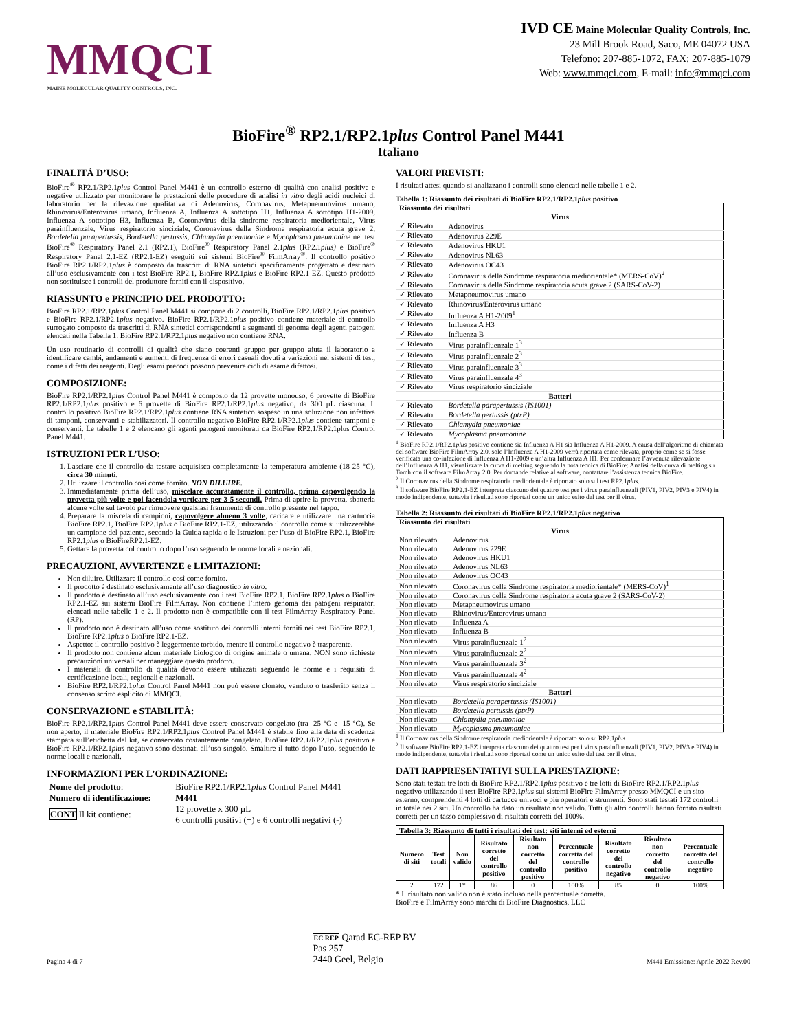MMQCI
MAINE MOLECULAR QUALITY CONTROLS, INC.
IVD CE Maine Molecular Quality Controls, Inc.
23 Mill Brook Road, Saco, ME 04072 USA
Telefono: 207-885-1072, FAX: 207-885-1079
Web: www.mmqci.com, E-mail: info@mmqci.com
BioFire<sup>®</sup> RP2.1/RP2.1plus Control Panel M441
Italiano
FINALITÀ D’USO:
BioFire<sup>®</sup> RP2.1/RP2.1plus Control Panel M441 è un controllo esterno di qualità con analisi positive e negative utilizzato per monitorare le prestazioni delle procedure di analisi in vitro degli acidi nucleici di laboratorio per la rilevazione qualitativa di Adenovirus, Coronavirus, Metapneumovirus umano, Rhinovirus/Enterovirus umano, Influenza A, Influenza A sottotipo H1, Influenza A sottotipo H1-2009, Influenza A sottotipo H3, Influenza B, Coronavirus della sindrome respiratoria mediorientale, Virus parainfluenzale, Virus respiratorio sinciziale, Coronavirus della Sindrome respiratoria acuta grave 2, Bordetella parapertussis, Bordetella pertussis, Chlamydia pneumoniae e Mycoplasma pneumoniae nei test BioFire<sup>®</sup> Respiratory Panel 2.1 (RP2.1), BioFire<sup>®</sup> Respiratory Panel 2.1plus (RP2.1plus) e BioFire<sup>®</sup> Respiratory Panel 2.1-EZ (RP2.1-EZ) eseguiti sui sistemi BioFire<sup>®</sup> FilmArray<sup>®</sup>. Il controllo positivo BioFire RP2.1/RP2.1plus è composto da trascritti di RNA sintetici specificamente progettato e destinato all’uso esclusivamente con i test BioFire RP2.1, BioFire RP2.1plus e BioFire RP2.1-EZ. Questo prodotto non sostituisce i controlli del produttore forniti con il dispositivo.
RIASSUNTO e PRINCIPIO DEL PRODOTTO:
BioFire RP2.1/RP2.1plus Control Panel M441 si compone di 2 controlli, BioFire RP2.1/RP2.1plus positivo e BioFire RP2.1/RP2.1plus negativo. BioFire RP2.1/RP2.1plus positivo contiene materiale di controllo surrogato composto da trascritti di RNA sintetici corrispondenti a segmenti di genoma degli agenti patogeni elencati nella Tabella 1. BioFire RP2.1/RP2.1plus negativo non contiene RNA.
Un uso routinario di controlli di qualità che siano coerenti gruppo per gruppo aiuta il laboratorio a identificare cambi, andamenti e aumenti di frequenza di errori casuali dovuti a variazioni nei sistemi di test, come i difetti dei reagenti. Degli esami precoci possono prevenire cicli di esame difettosi.
COMPOSIZIONE:
BioFire RP2.1/RP2.1plus Control Panel M441 è composto da 12 provette monouso, 6 provette di BioFire RP2.1/RP2.1plus positivo e 6 provette di BioFire RP2.1/RP2.1plus negativo, da 300 µL ciascuna. Il controllo positivo BioFire RP2.1/RP2.1plus contiene RNA sintetico sospeso in una soluzione non infettiva di tamponi, conservanti e stabilizzatori. Il controllo negativo BioFire RP2.1/RP2.1plus contiene tamponi e conservanti. Le tabelle 1 e 2 elencano gli agenti patogeni monitorati da BioFire RP2.1/RP2.1plus Control Panel M441.
ISTRUZIONI PER L’USO:
1. Lasciare che il controllo da testare acquisisca completamente la temperatura ambiente (18-25 °C), circa 30 minuti.
2. Utilizzare il controllo così come fornito. NON DILUIRE.
3. Immediatamente prima dell’uso, miscelare accuratamente il controllo, prima capovolgendo la provetta più volte e poi facendola vorticare per 3-5 secondi. Prima di aprire la provetta, sbatterla alcune volte sul tavolo per rimuovere qualsiasi frammento di controllo presente nel tappo.
4. Preparare la miscela di campioni, capovolgere almeno 3 volte, caricare e utilizzare una cartuccia BioFire RP2.1, BioFire RP2.1plus o BioFire RP2.1-EZ, utilizzando il controllo come si utilizzerebbe un campione del paziente, secondo la Guida rapida o le Istruzioni per l’uso di BioFire RP2.1, BioFire RP2.1plus o BioFireRP2.1-EZ.
5. Gettare la provetta col controllo dopo l’uso seguendo le norme locali e nazionali.
PRECAUZIONI, AVVERTENZE e LIMITAZIONI:
Non diluire. Utilizzare il controllo così come fornito.
Il prodotto è destinato esclusivamente all’uso diagnostico in vitro.
Il prodotto è destinato all’uso esclusivamente con i test BioFire RP2.1, BioFire RP2.1plus o BioFire RP2.1-EZ sui sistemi BioFire FilmArray. Non contiene l’intero genoma dei patogeni respiratori elencati nelle tabelle 1 e 2. Il prodotto non è compatibile con il test FilmArray Respiratory Panel (RP).
Il prodotto non è destinato all’uso come sostituto dei controlli interni forniti nei test BioFire RP2.1, BioFire RP2.1plus o BioFire RP2.1-EZ.
Aspetto: il controllo positivo è leggermente torbido, mentre il controllo negativo è trasparente.
Il prodotto non contiene alcun materiale biologico di origine animale o umana. NON sono richieste precauzioni universali per maneggiare questo prodotto.
I materiali di controllo di qualità devono essere utilizzati seguendo le norme e i requisiti di certificazione locali, regionali e nazionali.
BioFire RP2.1/RP2.1plus Control Panel M441 non può essere clonato, venduto o trasferito senza il consenso scritto esplicito di MMQCI.
CONSERVAZIONE e STABILITÀ:
BioFire RP2.1/RP2.1plus Control Panel M441 deve essere conservato congelato (tra -25 °C e -15 °C). Se non aperto, il materiale BioFire RP2.1/RP2.1plus Control Panel M441 è stabile fino alla data di scadenza stampata sull’etichetta del kit, se conservato costantemente congelato. BioFire RP2.1/RP2.1plus positivo e BioFire RP2.1/RP2.1plus negativo sono destinati all’uso singolo. Smaltire il tutto dopo l’uso, seguendo le norme locali e nazionali.
INFORMAZIONI PER L’ORDINAZIONE:
| Nome del prodotto : | BioFire RP2.1/RP2.1 plus Control Panel M441 |
| Numero di identificazione: | M441 |
| CONT Il kit contiene: | 12 provette x 300 µL 6 controlli positivi (+) e 6 controlli negativi (-) |
VALORI PREVISTI:
I risultati attesi quando si analizzano i controlli sono elencati nelle tabelle 1 e 2.
Tabella 1: Riassunto dei risultati di BioFire RP2.1/RP2.1plus positivo
| Riassunto dei risultati | |
| --- | --- |
| Virus | |
| ✓ Rilevato | Adenovirus |
| ✓ Rilevato | Adenovirus 229E |
| ✓ Rilevato | Adenovirus HKU1 |
| ✓ Rilevato | Adenovirus NL63 |
| ✓ Rilevato | Adenovirus OC43 |
| ✓ Rilevato | Coronavirus della Sindrome respiratoria mediorientale* (MERS-CoV)<sup>2</sup> |
| ✓ Rilevato | Coronavirus della Sindrome respiratoria acuta grave 2 (SARS-CoV-2) |
| ✓ Rilevato | Metapneumovirus umano |
| ✓ Rilevato | Rhinovirus/Enterovirus umano |
| ✓ Rilevato | Influenza A H1-2009<sup>1</sup> |
| ✓ Rilevato | Influenza A H3 |
| ✓ Rilevato | Influenza B |
| ✓ Rilevato | Virus parainfluenzale 1<sup>3</sup> |
| ✓ Rilevato | Virus parainfluenzale 2<sup>3</sup> |
| ✓ Rilevato | Virus parainfluenzale 3<sup>3</sup> |
| ✓ Rilevato | Virus parainfluenzale 4<sup>3</sup> |
| ✓ Rilevato | Virus respiratorio sinciziale |
| Batteri | |
| ✓ Rilevato | Bordetella parapertussis (IS1001) |
| ✓ Rilevato | Bordetella pertussis (ptxP) |
| ✓ Rilevato | Chlamydia pneumoniae |
| ✓ Rilevato | Mycoplasma pneumoniae |
<sup>1</sup> BioFire RP2.1/RP2.1plus positivo contiene sia Influenza A H1 sia Influenza A H1-2009. A causa dell’algoritmo di chiamata del software BioFire FilmArray 2.0, solo l’Influenza A H1-2009 verrà riportata come rilevata, proprio come se si fosse verificata una co-infezione di Influenza A H1-2009 e un’altra Influenza A H1. Per confermare l’avvenuta rilevazione dell’Influenza A H1, visualizzare la curva di melting seguendo la nota tecnica di BioFire: Analisi della curva di melting su Torch con il software FilmArray 2.0. Per domande relative al software, contattare l’assistenza tecnica BioFire.
<sup>2</sup> Il Coronavirus della Sindrome respiratoria mediorientale è riportato solo sul test RP2.1plus.
<sup>3</sup> Il software BioFire RP2.1-EZ interpreta ciascuno dei quattro test per i virus parainfluenzali (PIV1, PIV2, PIV3 e PIV4) in modo indipendente, tuttavia i risultati sono riportati come un unico esito del test per il virus.
Tabella 2: Riassunto dei risultati di BioFire RP2.1/RP2.1plus negativo
| Riassunto dei risultati | |
| --- | --- |
| Virus | |
| Non rilevato | Adenovirus |
| Non rilevato | Adenovirus 229E |
| Non rilevato | Adenovirus HKU1 |
| Non rilevato | Adenovirus NL63 |
| Non rilevato | Adenovirus OC43 |
| Non rilevato | Coronavirus della Sindrome respiratoria mediorientale* (MERS-CoV)<sup>1</sup> |
| Non rilevato | Coronavirus della Sindrome respiratoria acuta grave 2 (SARS-CoV-2) |
| Non rilevato | Metapneumovirus umano |
| Non rilevato | Rhinovirus/Enterovirus umano |
| Non rilevato | Influenza A |
| Non rilevato | Influenza B |
| Non rilevato | Virus parainfluenzale 1<sup>2</sup> |
| Non rilevato | Virus parainfluenzale 2<sup>2</sup> |
| Non rilevato | Virus parainfluenzale 3<sup>2</sup> |
| Non rilevato | Virus parainfluenzale 4<sup>2</sup> |
| Non rilevato | Virus respiratorio sinciziale |
| Batteri | |
| Non rilevato | Bordetella parapertussis (IS1001) |
| Non rilevato | Bordetella pertussis (ptxP) |
| Non rilevato | Chlamydia pneumoniae |
| Non rilevato | Mycoplasma pneumoniae |
<sup>1</sup> Il Coronavirus della Sindrome respiratoria mediorientale è riportato solo su RP2.1plus
<sup>2</sup> Il software BioFire RP2.1-EZ interpreta ciascuno dei quattro test per i virus parainfluenzali (PIV1, PIV2, PIV3 e PIV4) in modo indipendente, tuttavia i risultati sono riportati come un unico esito del test per il virus.
DATI RAPPRESENTATIVI SULLA PRESTAZIONE:
Sono stati testati tre lotti di BioFire RP2.1/RP2.1plus positivo e tre lotti di BioFire RP2.1/RP2.1plus negativo utilizzando il test BioFire RP2.1plus sui sistemi BioFire FilmArray presso MMQCI e un sito esterno, comprendenti 4 lotti di cartucce univoci e più operatori e strumenti. Sono stati testati 172 controlli in totale nei 2 siti. Un controllo ha dato un risultato non valido. Tutti gli altri controlli hanno fornito risultati corretti per un tasso complessivo di risultati corretti del 100%.
| Tabella 3: Riassunto di tutti i risultati dei test: siti interni ed esterni | | | | | | | | |
| --- | --- | --- | --- | --- | --- | --- | --- | --- |
| Numero di siti | Test totali | Non valido | Risultato corretto del controllo positivo | Risultato non corretto del controllo positivo | Percentuale corretta del controllo positivo | Risultato corretto del controllo negativo | Risultato non corretto del controllo negativo | Percentuale corretta del controllo negativo |
| 2 | 172 | 1* | 86 | 0 | 100% | 85 | 0 | 100% |
* Il risultato non valido non è stato incluso nella percentuale corretta.
BioFire e FilmArray sono marchi di BioFire Diagnostics, LLC
Pagina 4 di 7 EC REP Qarad EC-REP BV
Pas 257
2440 Geel, Belgio M441 Emissione: Aprile 2022 Rev.00